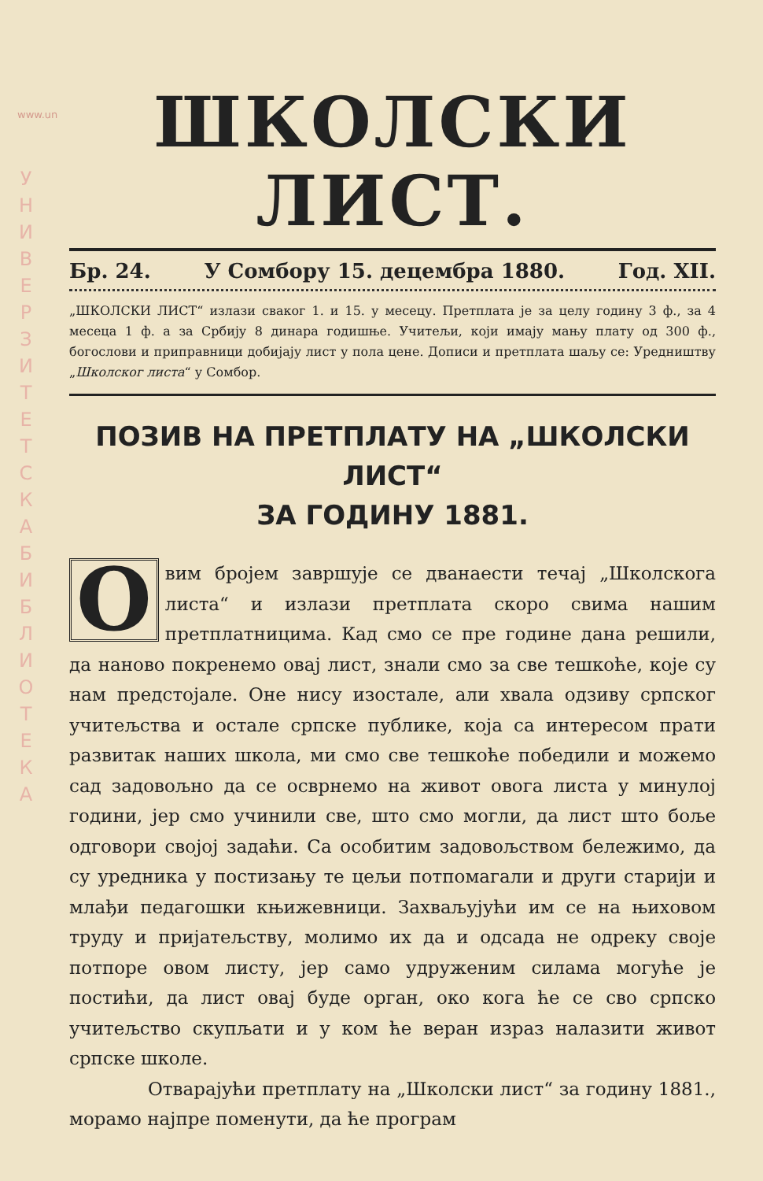www.un
У Н И В Е Р З И Т Е Т С К А Б И Б Л И О Т Е К А
ШКОЛСКИ ЛИСТ.
Бр. 24. У Сомбору 15. децембра 1880. Год. XII.
„ШКОЛСКИ ЛИСТ“ излази сваког 1. и 15. у месецу. Претплата је за целу годину 3 ф., за 4 месеца 1 ф. а за Србију 8 динара годишње. Учитељи, који имају мању плату од 300 ф., богослови и приправници добијају лист у пола цене. Дописи и претплата шаљу се: Уредништву „Школског листа“ у Сомбор.
ПОЗИВ НА ПРЕТПЛАТУ НА „ШКОЛСКИ ЛИСТ“
ЗА ГОДИНУ 1881.
Овим бројем завршује се дванаести течај „Школскога листа“ и излази претплата скоро свима нашим претплатницима. Кад смо се пре године дана решили, да наново покренемо овај лист, знали смо за све тешкоће, које су нам предстојале. Оне нису изостале, али хвала одзиву српског учитељства и остале српске публике, која са интересом прати развитак наших школа, ми смо све тешкоће победили и можемо сад задовољно да се осврнемо на живот овога листа у минулој години, јер смо учинили све, што смо могли, да лист што боље одговори својој задаћи. Са особитим задовољством бележимо, да су уредника у постизању те цељи потпомагали и други старији и млађи педагошки књижевници. Захваљујући им се на њиховом труду и пријатељству, молимо их да и одсада не одреку своје потпоре овом листу, јер само удруженим силама могуће је постићи, да лист овај буде орган, око кога ће се сво српско учитељство скупљати и у ком ће веран израз налазити живот српске школе.
Отварајући претплату на „Школски лист“ за годину 1881., морамо најпре поменути, да ће програм